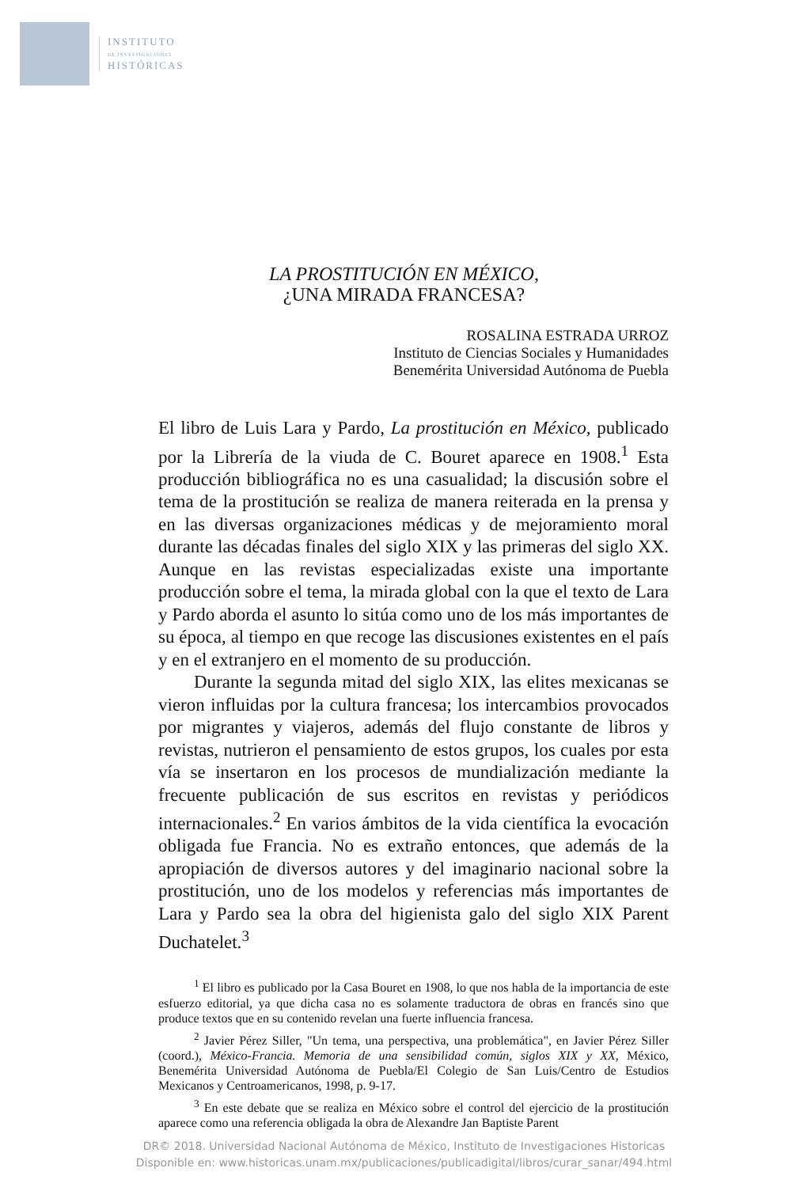INSTITUTO
DE INVESTIGACIONES
HISTÓRICAS
LA PROSTITUCIÓN EN MÉXICO,
¿UNA MIRADA FRANCESA?
ROSALINA ESTRADA URROZ
Instituto de Ciencias Sociales y Humanidades
Benemérita Universidad Autónoma de Puebla
El libro de Luis Lara y Pardo, La prostitución en México, publicado por la Librería de la viuda de C. Bouret aparece en 1908.<sup>1</sup> Esta producción bibliográfica no es una casualidad; la discusión sobre el tema de la prostitución se realiza de manera reiterada en la prensa y en las diversas organizaciones médicas y de mejoramiento moral durante las décadas finales del siglo XIX y las primeras del siglo XX. Aunque en las revistas especializadas existe una importante producción sobre el tema, la mirada global con la que el texto de Lara y Pardo aborda el asunto lo sitúa como uno de los más importantes de su época, al tiempo en que recoge las discusiones existentes en el país y en el extranjero en el momento de su producción.
Durante la segunda mitad del siglo XIX, las elites mexicanas se vieron influidas por la cultura francesa; los intercambios provocados por migrantes y viajeros, además del flujo constante de libros y revistas, nutrieron el pensamiento de estos grupos, los cuales por esta vía se insertaron en los procesos de mundialización mediante la frecuente publicación de sus escritos en revistas y periódicos internacionales.<sup>2</sup> En varios ámbitos de la vida científica la evocación obligada fue Francia. No es extraño entonces, que además de la apropiación de diversos autores y del imaginario nacional sobre la prostitución, uno de los modelos y referencias más importantes de Lara y Pardo sea la obra del higienista galo del siglo XIX Parent Duchatelet.<sup>3</sup>
<sup>1</sup> El libro es publicado por la Casa Bouret en 1908, lo que nos habla de la importancia de este esfuerzo editorial, ya que dicha casa no es solamente traductora de obras en francés sino que produce textos que en su contenido revelan una fuerte influencia francesa.
<sup>2</sup> Javier Pérez Siller, "Un tema, una perspectiva, una problemática", en Javier Pérez Siller (coord.), México-Francia. Memoria de una sensibilidad común, siglos XIX y XX, México, Benemérita Universidad Autónoma de Puebla/El Colegio de San Luis/Centro de Estudios Mexicanos y Centroamericanos, 1998, p. 9-17.
<sup>3</sup> En este debate que se realiza en México sobre el control del ejercicio de la prostitución aparece como una referencia obligada la obra de Alexandre Jan Baptiste Parent
DR© 2018. Universidad Nacional Autónoma de México, Instituto de Investigaciones Historicas
Disponible en: www.historicas.unam.mx/publicaciones/publicadigital/libros/curar_sanar/494.html